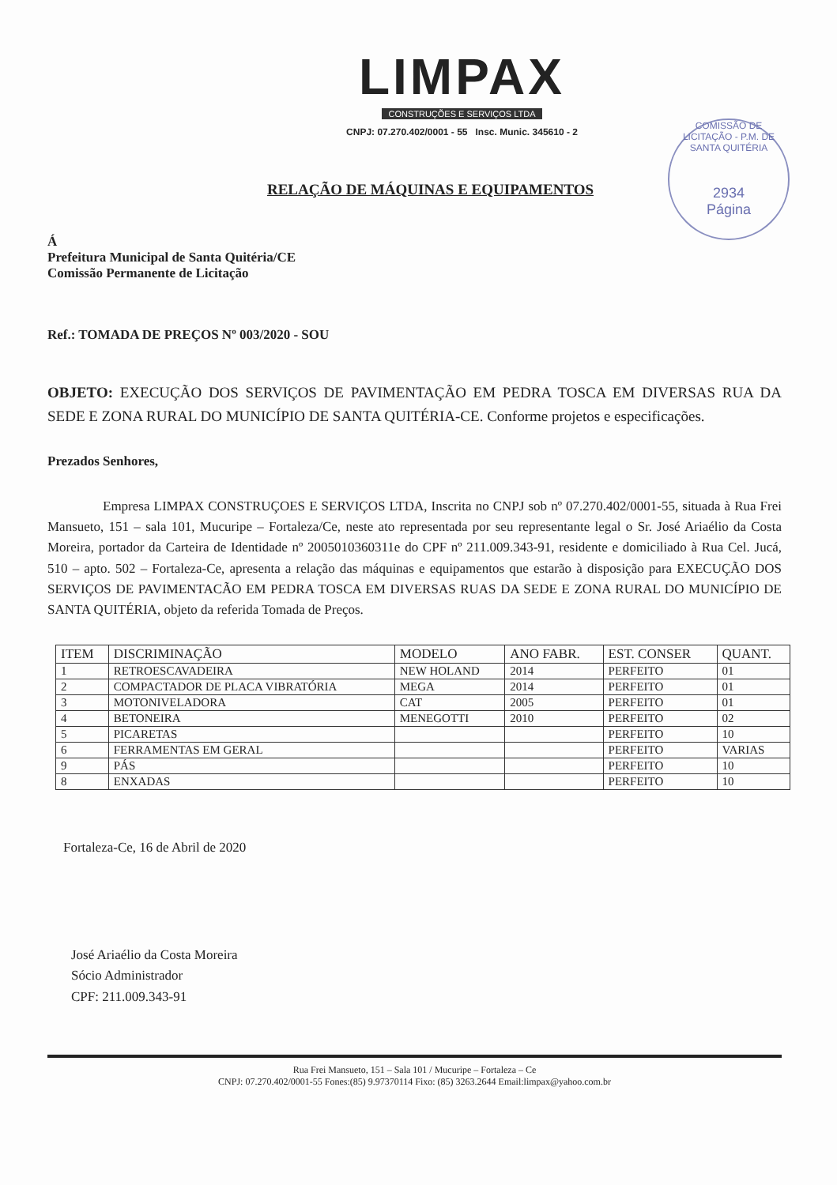LIMPAX
CONSTRUÇÕES E SERVIÇOS LTDA
CNPJ: 07.270.402/0001 - 55 Insc. Munic. 345610 - 2
COMISSÃO DE LICITAÇÃO - P.M. DE SANTA QUITÉRIA
2934
Página
RELAÇÃO DE MÁQUINAS E EQUIPAMENTOS
Á
Prefeitura Municipal de Santa Quitéria/CE
Comissão Permanente de Licitação
Ref.: TOMADA DE PREÇOS Nº 003/2020 - SOU
OBJETO: EXECUÇÃO DOS SERVIÇOS DE PAVIMENTAÇÃO EM PEDRA TOSCA EM DIVERSAS RUA DA SEDE E ZONA RURAL DO MUNICÍPIO DE SANTA QUITÉRIA-CE. Conforme projetos e especificações.
Prezados Senhores,
Empresa LIMPAX CONSTRUÇOES E SERVIÇOS LTDA, Inscrita no CNPJ sob nº 07.270.402/0001-55, situada à Rua Frei Mansueto, 151 – sala 101, Mucuripe – Fortaleza/Ce, neste ato representada por seu representante legal o Sr. José Ariaélio da Costa Moreira, portador da Carteira de Identidade nº 2005010360311e do CPF nº 211.009.343-91, residente e domiciliado à Rua Cel. Jucá, 510 – apto. 502 – Fortaleza-Ce, apresenta a relação das máquinas e equipamentos que estarão à disposição para EXECUÇÃO DOS SERVIÇOS DE PAVIMENTACÃO EM PEDRA TOSCA EM DIVERSAS RUAS DA SEDE E ZONA RURAL DO MUNICÍPIO DE SANTA QUITÉRIA, objeto da referida Tomada de Preços.
| ITEM | DISCRIMINAÇÃO | MODELO | ANO FABR. | EST. CONSER | QUANT. |
| --- | --- | --- | --- | --- | --- |
| 1 | RETROESCAVADEIRA | NEW HOLAND | 2014 | PERFEITO | 01 |
| 2 | COMPACTADOR DE PLACA VIBRATÓRIA | MEGA | 2014 | PERFEITO | 01 |
| 3 | MOTONIVELADORA | CAT | 2005 | PERFEITO | 01 |
| 4 | BETONEIRA | MENEGOTTI | 2010 | PERFEITO | 02 |
| 5 | PICARETAS | | | PERFEITO | 10 |
| 6 | FERRAMENTAS EM GERAL | | | PERFEITO | VARIAS |
| 9 | PÁS | | | PERFEITO | 10 |
| 8 | ENXADAS | | | PERFEITO | 10 |
Fortaleza-Ce, 16 de Abril de 2020
José Ariaélio da Costa Moreira
Sócio Administrador
CPF: 211.009.343-91
Rua Frei Mansueto, 151 – Sala 101 / Mucuripe – Fortaleza – Ce
CNPJ: 07.270.402/0001-55 Fones:(85) 9.97370114 Fixo: (85) 3263.2644 Email:limpax@yahoo.com.br